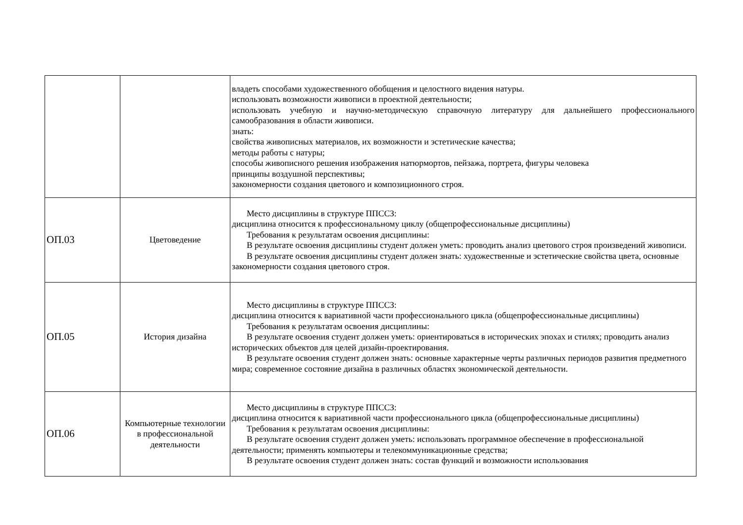| | | владеть способами художественного обобщения и целостного видения натуры. использовать возможности живописи в проектной деятельности; использовать учебную и научно-методическую справочную литературу для дальнейшего профессионального самообразования в области живописи. знать: свойства живописных материалов, их возможности и эстетические качества; методы работы с натуры; способы живописного решения изображения натюрмортов, пейзажа, портрета, фигуры человека принципы воздушной перспективы; закономерности создания цветового и композиционного строя. |
| ОП.03 | Цветоведение | Место дисциплины в структуре ППССЗ: дисциплина относится к профессиональному циклу (общепрофессиональные дисциплины) Требования к результатам освоения дисциплины: В результате освоения дисциплины студент должен уметь: проводить анализ цветового строя произведений живописи. В результате освоения дисциплины студент должен знать: художественные и эстетические свойства цвета, основные закономерности создания цветового строя. |
| ОП.05 | История дизайна | Место дисциплины в структуре ППССЗ: дисциплина относится к вариативной части профессионального цикла (общепрофессиональные дисциплины) Требования к результатам освоения дисциплины: В результате освоения студент должен уметь: ориентироваться в исторических эпохах и стилях; проводить анализ исторических объектов для целей дизайн-проектирования. В результате освоения студент должен знать: основные характерные черты различных периодов развития предметного мира; современное состояние дизайна в различных областях экономической деятельности. |
| ОП.06 | Компьютерные технологии в профессиональной деятельности | Место дисциплины в структуре ППССЗ: дисциплина относится к вариативной части профессионального цикла (общепрофессиональные дисциплины) Требования к результатам освоения дисциплины: В результате освоения студент должен уметь: использовать программное обеспечение в профессиональной деятельности; применять компьютеры и телекоммуникационные средства; В результате освоения студент должен знать: состав функций и возможности использования |